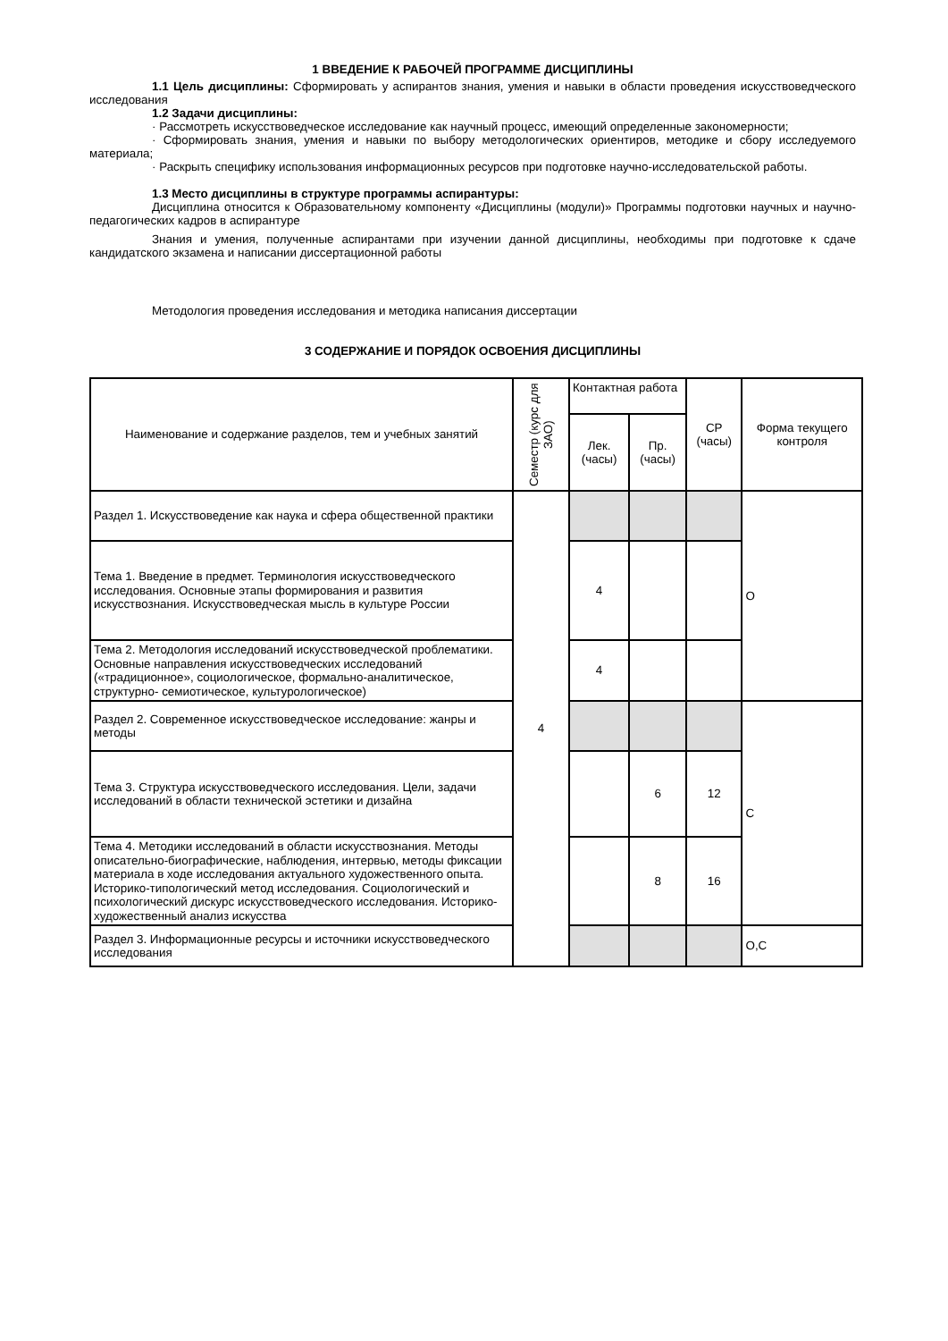1 ВВЕДЕНИЕ К РАБОЧЕЙ ПРОГРАММЕ ДИСЦИПЛИНЫ
1.1 Цель дисциплины: Сформировать у аспирантов знания, умения и навыки в области проведения искусствоведческого исследования
1.2 Задачи дисциплины:
· Рассмотреть искусствоведческое исследование как научный процесс, имеющий определенные закономерности;
· Сформировать знания, умения и навыки по выбору методологических ориентиров, методике и сбору исследуемого материала;
· Раскрыть специфику использования информационных ресурсов при подготовке научно-исследовательской работы.
1.3 Место дисциплины в структуре программы аспирантуры:
Дисциплина относится к Образовательному компоненту «Дисциплины (модули)» Программы подготовки научных и научно-педагогических кадров в аспирантуре
Знания и умения, полученные аспирантами при изучении данной дисциплины, необходимы при подготовке к сдаче кандидатского экзамена и написании диссертационной работы
Методология проведения исследования и методика написания диссертации
3 СОДЕРЖАНИЕ И ПОРЯДОК ОСВОЕНИЯ ДИСЦИПЛИНЫ
| Наименование и содержание разделов, тем и учебных занятий | Семестр (курс для ЗАО) | Контактная работа | | СР (часы) | Форма текущего контроля |
| | | Лек. (часы) | Пр. (часы) | | |
| Раздел 1. Искусствоведение как наука и сфера общественной практики | 4 | | | | О |
| Тема 1. Введение в предмет. Терминология искусствоведческого исследования. Основные этапы формирования и развития искусствознания. Искусствоведческая мысль в культуре России | | 4 | | | |
| Тема 2. Методология исследований искусствоведческой проблематики. Основные направления искусствоведческих исследований («традиционное», социологическое, формально-аналитическое, структурно- семиотическое, культурологическое) | | 4 | | | |
| Раздел 2. Современное искусствоведческое исследование: жанры и методы | | | | | С |
| Тема 3. Структура искусствоведческого исследования. Цели, задачи исследований в области технической эстетики и дизайна | | | 6 | 12 | |
| Тема 4. Методики исследований в области искусствознания. Методы описательно-биографические, наблюдения, интервью, методы фиксации материала в ходе исследования актуального художественного опыта. Историко-типологический метод исследования. Социологический и психологический дискурс искусствоведческого исследования. Историко- художественный анализ искусства | | | 8 | 16 | |
| Раздел 3. Информационные ресурсы и источники искусствоведческого исследования | | | | | О,С |